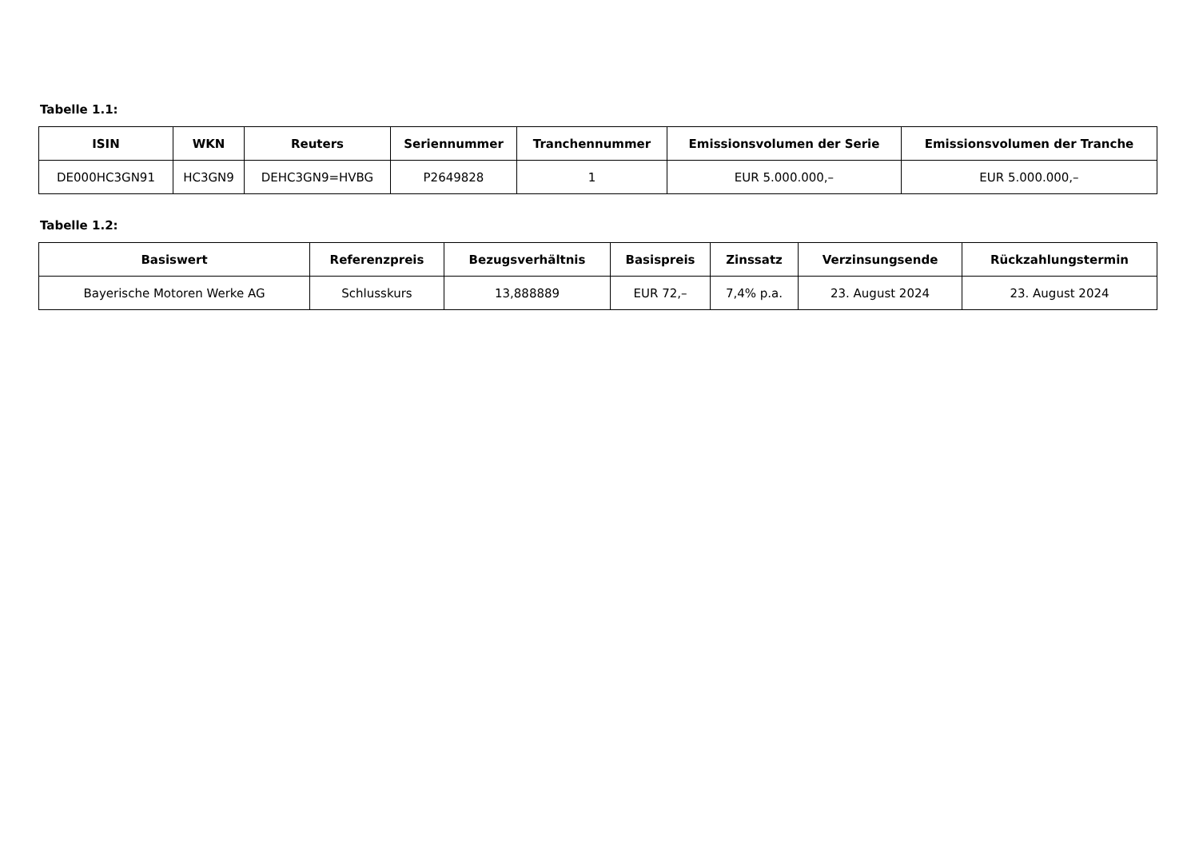Tabelle 1.1:
| ISIN | WKN | Reuters | Seriennummer | Tranchennummer | Emissionsvolumen der Serie | Emissionsvolumen der Tranche |
| --- | --- | --- | --- | --- | --- | --- |
| DE000HC3GN91 | HC3GN9 | DEHC3GN9=HVBG | P2649828 | 1 | EUR 5.000.000,– | EUR 5.000.000,– |
Tabelle 1.2:
| Basiswert | Referenzpreis | Bezugsverhältnis | Basispreis | Zinssatz | Verzinsungsende | Rückzahlungstermin |
| --- | --- | --- | --- | --- | --- | --- |
| Bayerische Motoren Werke AG | Schlusskurs | 13,888889 | EUR 72,– | 7,4% p.a. | 23. August 2024 | 23. August 2024 |